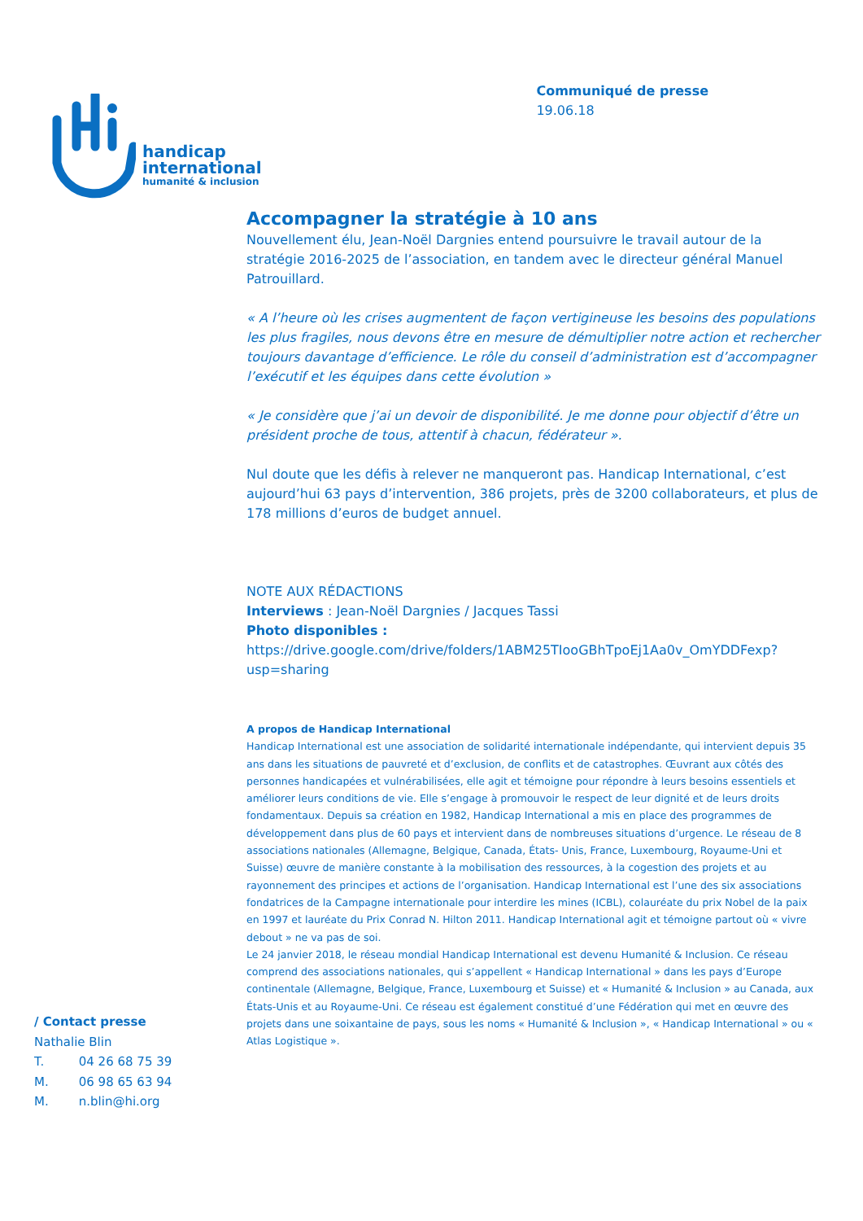handicap
international
humanité & inclusion
Communiqué de presse
19.06.18
Accompagner la stratégie à 10 ans
Nouvellement élu, Jean-Noël Dargnies entend poursuivre le travail autour de la stratégie 2016-2025 de l’association, en tandem avec le directeur général Manuel Patrouillard.
« A l’heure où les crises augmentent de façon vertigineuse les besoins des populations les plus fragiles, nous devons être en mesure de démultiplier notre action et rechercher toujours davantage d’efficience. Le rôle du conseil d’administration est d’accompagner l’exécutif et les équipes dans cette évolution »
« Je considère que j’ai un devoir de disponibilité. Je me donne pour objectif d’être un président proche de tous, attentif à chacun, fédérateur ».
Nul doute que les défis à relever ne manqueront pas. Handicap International, c’est aujourd’hui 63 pays d’intervention, 386 projets, près de 3200 collaborateurs, et plus de 178 millions d’euros de budget annuel.
NOTE AUX RÉDACTIONS
Interviews : Jean-Noël Dargnies / Jacques Tassi
Photo disponibles :
https://drive.google.com/drive/folders/1ABM25TIooGBhTpoEj1Aa0v_OmYDDFexp?usp=sharing
A propos de Handicap International
Handicap International est une association de solidarité internationale indépendante, qui intervient depuis 35 ans dans les situations de pauvreté et d’exclusion, de conflits et de catastrophes. Œuvrant aux côtés des personnes handicapées et vulnérabilisées, elle agit et témoigne pour répondre à leurs besoins essentiels et améliorer leurs conditions de vie. Elle s’engage à promouvoir le respect de leur dignité et de leurs droits fondamentaux. Depuis sa création en 1982, Handicap International a mis en place des programmes de développement dans plus de 60 pays et intervient dans de nombreuses situations d’urgence. Le réseau de 8 associations nationales (Allemagne, Belgique, Canada, États- Unis, France, Luxembourg, Royaume-Uni et Suisse) œuvre de manière constante à la mobilisation des ressources, à la cogestion des projets et au rayonnement des principes et actions de l’organisation. Handicap International est l’une des six associations fondatrices de la Campagne internationale pour interdire les mines (ICBL), colauréate du prix Nobel de la paix en 1997 et lauréate du Prix Conrad N. Hilton 2011. Handicap International agit et témoigne partout où « vivre debout » ne va pas de soi.
Le 24 janvier 2018, le réseau mondial Handicap International est devenu Humanité & Inclusion. Ce réseau comprend des associations nationales, qui s’appellent « Handicap International » dans les pays d’Europe continentale (Allemagne, Belgique, France, Luxembourg et Suisse) et « Humanité & Inclusion » au Canada, aux États-Unis et au Royaume-Uni. Ce réseau est également constitué d’une Fédération qui met en œuvre des projets dans une soixantaine de pays, sous les noms « Humanité & Inclusion », « Handicap International » ou « Atlas Logistique ».
/ Contact presse
Nathalie Blin
T. 04 26 68 75 39
M. 06 98 65 63 94
M. n.blin@hi.org